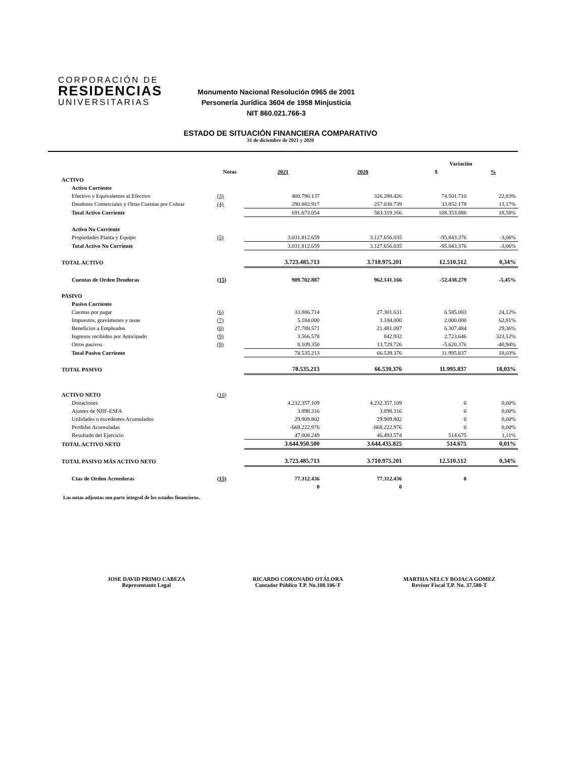CORPORACIÓN DE
RESIDENCIAS
UNIVERSITARIAS
Monumento Nacional Resolución 0965 de 2001
Personería Jurídica 3604 de 1958 Minjusticia
NIT 860.021.766-3
ESTADO DE SITUACIÓN FINANCIERA COMPARATIVO
31 de diciembre de 2021 y 2020
| | | | | Variación | |
| --- | --- | --- | --- | --- | --- |
| | Notas | 2021 | 2020 | $ | % |
| ACTIVO | | | | | |
| Activo Corriente | | | | | |
| Efectivo y Equivalentes al Efectivo | (3) | 400.790.137 | 326.288.426 | 74.501.710 | 22,83% |
| Deudores Comerciales y Otras Cuentas por Cobrar | (4) | 290.882.917 | 257.030.739 | 33.852.178 | 13,17% |
| Total Activo Corriente | | 691.673.054 | 583.319.166 | 108.353.888 | 18,58% |
| Activo No Corriente | | | | | |
| Propiedades Planta y Equipo | (5) | 3.031.812.659 | 3.127.656.035 | -95.843.376 | -3,06% |
| Total Activo No Corriente | | 3.031.812.659 | 3.127.656.035 | -95.843.376 | -3,06% |
| TOTAL ACTIVO | | 3.723.485.713 | 3.710.975.201 | 12.510.512 | 0,34% |
| Cuentas de Orden Deudoras | (15) | 909.702.887 | 962.141.166 | -52.438.279 | -5,45% |
| PASIVO | | | | | |
| Pasivo Corriente | | | | | |
| Cuentas por pagar | (6) | 33.886.714 | 27.301.631 | 6.585.083 | 24,12% |
| Impuestos, gravámenes y tasas | (7) | 5.184.000 | 3.184.000 | 2.000.000 | 62,81% |
| Beneficios a Empleados | (8) | 27.788.571 | 21.481.087 | 6.307.484 | 29,36% |
| Ingresos recibidos por Anticipado | (9) | 3.566.578 | 842.932 | 2.723.646 | 323,12% |
| Otros pasivos | (9) | 8.109.350 | 13.729.726 | -5.620.376 | -40,94% |
| Total Pasivo Corriente | | 78.535.213 | 66.539.376 | 11.995.837 | 18,03% |
| TOTAL PASIVO | | 78.535.213 | 66.539.376 | 11.995.837 | 18,03% |
| ACTIVO NETO | (10) | | | | |
| Donaciones | | 4.232.357.109 | 4.232.357.109 | 0 | 0,00% |
| Ajustes de NIIF-ESFA | | 3.898.316 | 3.898.316 | 0 | 0,00% |
| Utilidades o excedentes Acumulados | | 29.909.802 | 29.909.802 | 0 | 0,00% |
| Perdidas Acumuladas | | -668.222.976 | -668.222.976 | 0 | 0,00% |
| Resultado del Ejercicio | | 47.008.249 | 46.493.574 | 514.675 | 1,11% |
| TOTAL ACTIVO NETO | | 3.644.950.500 | 3.644.435.825 | 514.675 | 0,01% |
| TOTAL PASIVO MÁS ACTIVO NETO | | 3.723.485.713 | 3.710.975.201 | 12.510.512 | 0,34% |
| Ctas de Orden Acreedoras | (15) | 77.312.436 | 77.312.436 | 0 | |
| | | 0 | 0 | | |
Las notas adjuntas son parte integral de los estados financieros.
JOSE DAVID PRIMO CABEZA
Representante Legal
RICARDO CORONADO OTÁLORA
Contador Público T.P. No.108.106-T
MARTHA NELCY BOJACA GOMEZ
Revisor Fiscal T.P. No. 37.580-T